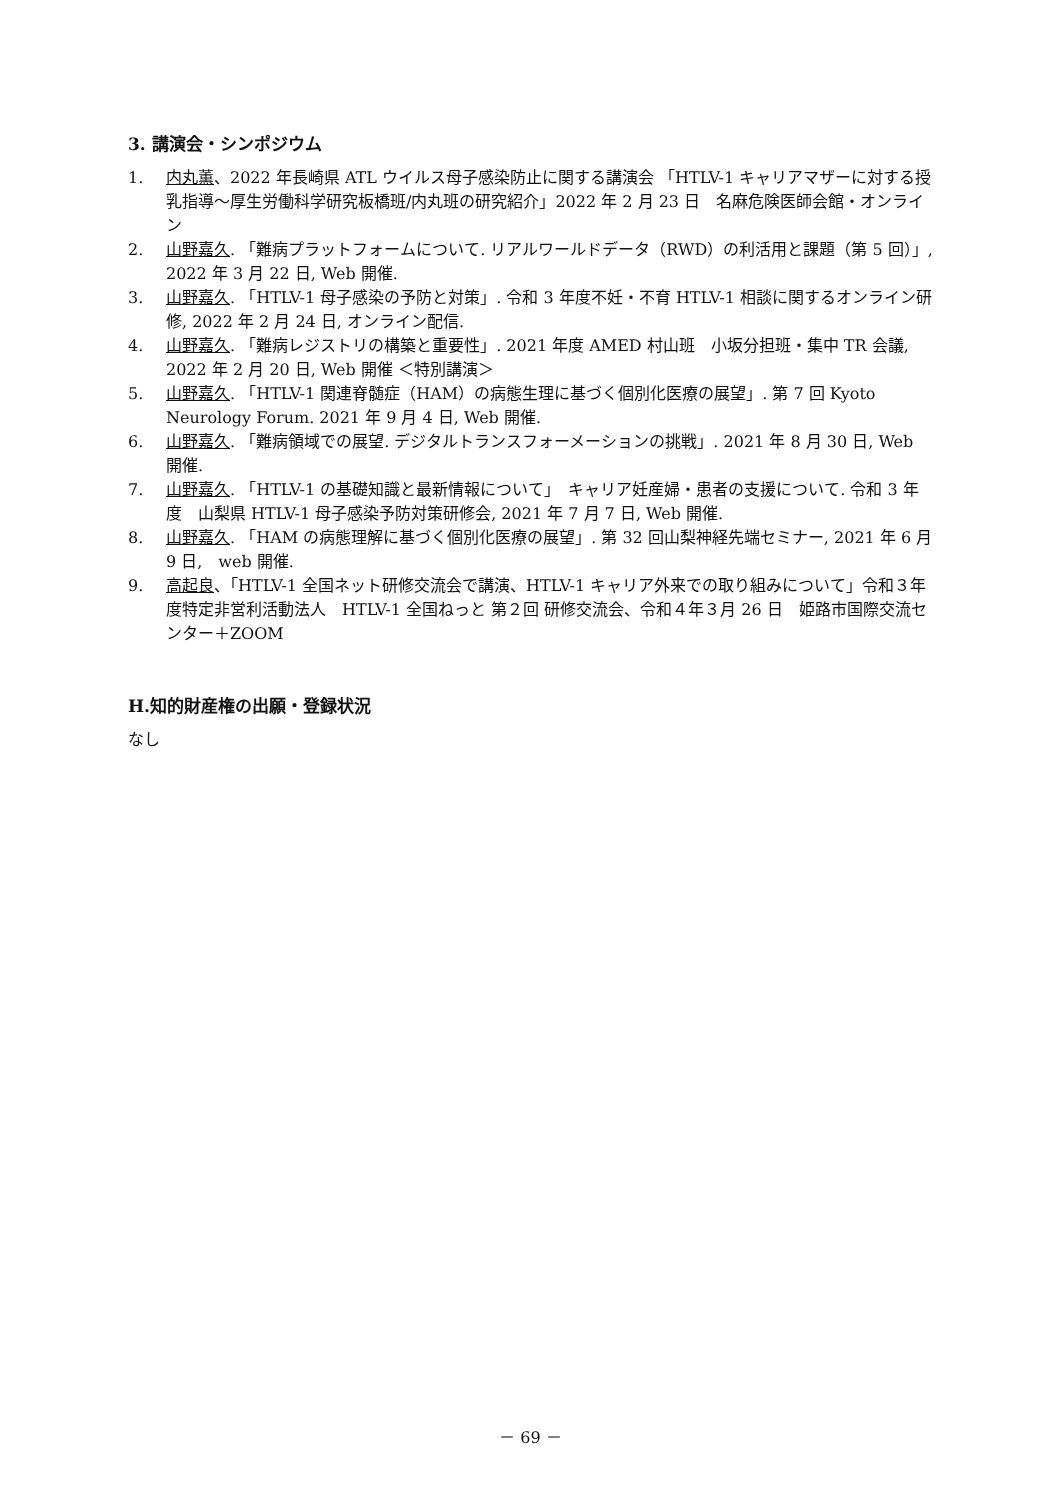3. 講演会・シンポジウム
1. 内丸薫、2022 年長崎県 ATL ウイルス母子感染防止に関する講演会 「HTLV-1 キャリアマザーに対する授乳指導～厚生労働科学研究板橋班/内丸班の研究紹介」2022 年 2 月 23 日　名麻危険医師会館・オンライン
2. 山野嘉久. 「難病プラットフォームについて. リアルワールドデータ（RWD）の利活用と課題（第 5 回）」, 2022 年 3 月 22 日, Web 開催.
3. 山野嘉久. 「HTLV-1 母子感染の予防と対策」. 令和 3 年度不妊・不育 HTLV-1 相談に関するオンライン研修, 2022 年 2 月 24 日, オンライン配信.
4. 山野嘉久. 「難病レジストリの構築と重要性」. 2021 年度 AMED 村山班　小坂分担班・集中 TR 会議, 2022 年 2 月 20 日, Web 開催 ＜特別講演＞
5. 山野嘉久. 「HTLV-1 関連脊髄症（HAM）の病態生理に基づく個別化医療の展望」. 第 7 回 Kyoto Neurology Forum. 2021 年 9 月 4 日, Web 開催.
6. 山野嘉久. 「難病領域での展望. デジタルトランスフォーメーションの挑戦」. 2021 年 8 月 30 日, Web 開催.
7. 山野嘉久. 「HTLV-1 の基礎知識と最新情報について」　キャリア妊産婦・患者の支援について. 令和 3 年度　山梨県 HTLV-1 母子感染予防対策研修会, 2021 年 7 月 7 日, Web 開催.
8. 山野嘉久. 「HAM の病態理解に基づく個別化医療の展望」. 第 32 回山梨神経先端セミナー, 2021 年 6 月 9 日,　web 開催.
9. 高起良、「HTLV-1 全国ネット研修交流会で講演、HTLV-1 キャリア外来での取り組みについて」令和３年度特定非営利活動法人　HTLV-1 全国ねっと 第２回 研修交流会、令和４年３月 26 日　姫路市国際交流センター＋ZOOM
H.知的財産権の出願・登録状況
なし
－ 69 －